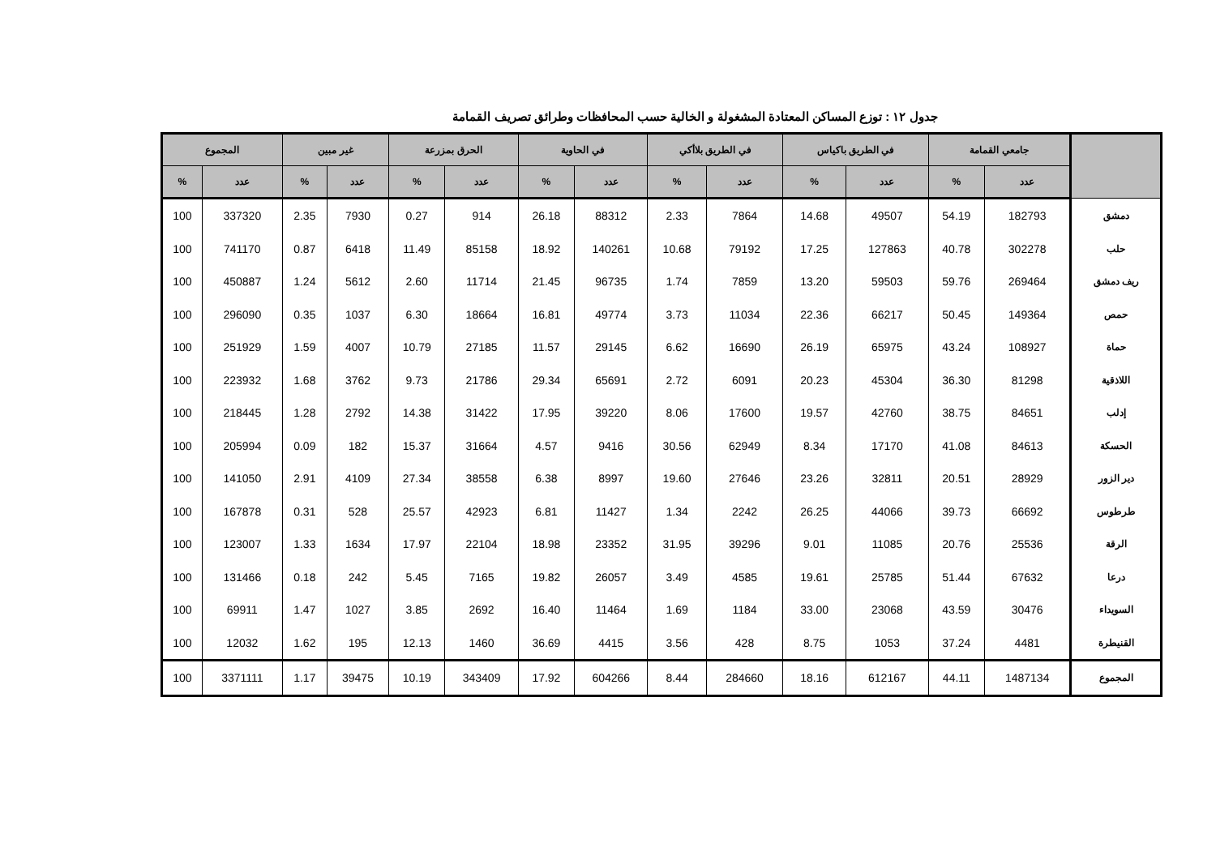جدول ١٢ : توزع المساكن المعتادة المشغولة و الخالية حسب المحافظات وطرائق تصريف القمامة
| | جامعي القمامة | | في الطريق باكياس | | في الطريق بلاأكي | | في الحاوية | | الحرق بمزرعة | | غير مبين | | المجموع | |
| --- | --- | --- | --- | --- | --- | --- | --- | --- | --- | --- | --- | --- | --- | --- |
| | عدد | % | عدد | % | عدد | % | عدد | % | عدد | % | عدد | % | عدد | % |
| دمشق | 182793 | 54.19 | 49507 | 14.68 | 7864 | 2.33 | 88312 | 26.18 | 914 | 0.27 | 7930 | 2.35 | 337320 | 100 |
| حلب | 302278 | 40.78 | 127863 | 17.25 | 79192 | 10.68 | 140261 | 18.92 | 85158 | 11.49 | 6418 | 0.87 | 741170 | 100 |
| ريف دمشق | 269464 | 59.76 | 59503 | 13.20 | 7859 | 1.74 | 96735 | 21.45 | 11714 | 2.60 | 5612 | 1.24 | 450887 | 100 |
| حمص | 149364 | 50.45 | 66217 | 22.36 | 11034 | 3.73 | 49774 | 16.81 | 18664 | 6.30 | 1037 | 0.35 | 296090 | 100 |
| حماة | 108927 | 43.24 | 65975 | 26.19 | 16690 | 6.62 | 29145 | 11.57 | 27185 | 10.79 | 4007 | 1.59 | 251929 | 100 |
| اللاذقية | 81298 | 36.30 | 45304 | 20.23 | 6091 | 2.72 | 65691 | 29.34 | 21786 | 9.73 | 3762 | 1.68 | 223932 | 100 |
| إدلب | 84651 | 38.75 | 42760 | 19.57 | 17600 | 8.06 | 39220 | 17.95 | 31422 | 14.38 | 2792 | 1.28 | 218445 | 100 |
| الحسكة | 84613 | 41.08 | 17170 | 8.34 | 62949 | 30.56 | 9416 | 4.57 | 31664 | 15.37 | 182 | 0.09 | 205994 | 100 |
| دير الزور | 28929 | 20.51 | 32811 | 23.26 | 27646 | 19.60 | 8997 | 6.38 | 38558 | 27.34 | 4109 | 2.91 | 141050 | 100 |
| طرطوس | 66692 | 39.73 | 44066 | 26.25 | 2242 | 1.34 | 11427 | 6.81 | 42923 | 25.57 | 528 | 0.31 | 167878 | 100 |
| الرقة | 25536 | 20.76 | 11085 | 9.01 | 39296 | 31.95 | 23352 | 18.98 | 22104 | 17.97 | 1634 | 1.33 | 123007 | 100 |
| درعا | 67632 | 51.44 | 25785 | 19.61 | 4585 | 3.49 | 26057 | 19.82 | 7165 | 5.45 | 242 | 0.18 | 131466 | 100 |
| السويداء | 30476 | 43.59 | 23068 | 33.00 | 1184 | 1.69 | 11464 | 16.40 | 2692 | 3.85 | 1027 | 1.47 | 69911 | 100 |
| القنيطرة | 4481 | 37.24 | 1053 | 8.75 | 428 | 3.56 | 4415 | 36.69 | 1460 | 12.13 | 195 | 1.62 | 12032 | 100 |
| المجموع | 1487134 | 44.11 | 612167 | 18.16 | 284660 | 8.44 | 604266 | 17.92 | 343409 | 10.19 | 39475 | 1.17 | 3371111 | 100 |